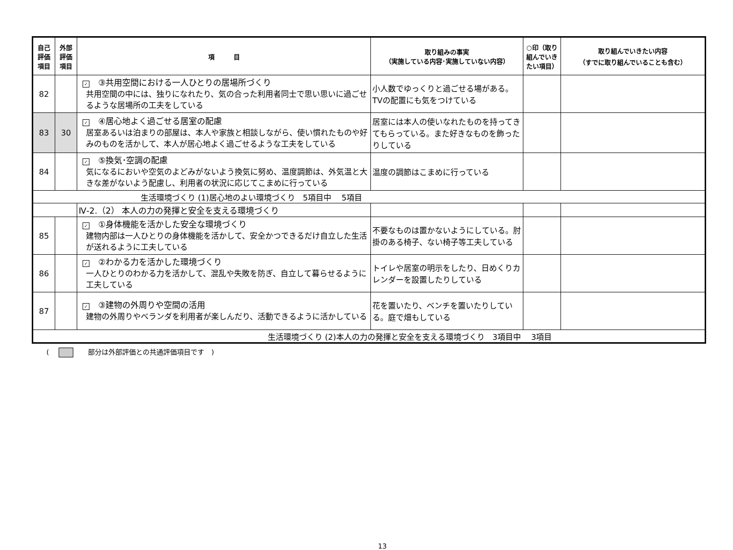| 自己 評価 項目 | 外部 評価 項目 | 項 目 | 取り組みの事実 （実施している内容･実施していない内容） | ○印（取り組んでいきたい項目） | 取り組んでいきたい内容 （すでに取り組んでいることも含む） |
| --- | --- | --- | --- | --- | --- |
| 82 | | ✓ ③共用空間における一人ひとりの居場所づくり 共用空間の中には、独りになれたり、気の合った利用者同士で思い思いに過ごせるような居場所の工夫をしている | 小人数でゆっくりと過ごせる場がある。TVの配置にも気をつけている | | |
| 83 | 30 | ✓ ④居心地よく過ごせる居室の配慮 居室あるいは泊まりの部屋は、本人や家族と相談しながら、使い慣れたものや好みのものを活かして、本人が居心地よく過ごせるような工夫をしている | 居室には本人の使いなれたものを持ってきてもらっている。また好きなものを飾ったりしている | | |
| 84 | | ✓ ⑤換気･空調の配慮 気になるにおいや空気のよどみがないよう換気に努め、温度調節は、外気温と大きな差がないよう配慮し、利用者の状況に応じてこまめに行っている | 温度の調節はこまめに行っている | | |
| 生活環境づくり (1)居心地のよい環境づくり 5項目中 5項目 | | | | | |
| | | Ⅳ-2.（2） 本人の力の発揮と安全を支える環境づくり | | | |
| 85 | | ✓ ①身体機能を活かした安全な環境づくり 建物内部は一人ひとりの身体機能を活かして、安全かつできるだけ自立した生活が送れるように工夫している | 不要なものは置かないようにしている。肘掛のある椅子、ない椅子等工夫している | | |
| 86 | | ✓ ②わかる力を活かした環境づくり 一人ひとりのわかる力を活かして、混乱や失敗を防ぎ、自立して暮らせるように工夫している | トイレや居室の明示をしたり、日めくりカレンダーを設置したりしている | | |
| 87 | | ✓ ③建物の外周りや空間の活用 建物の外周りやベランダを利用者が楽しんだり、活動できるように活かしている | 花を置いたり、ベンチを置いたりしている。庭で畑もしている | | |
| 生活環境づくり (2)本人の力の発揮と安全を支える環境づくり 3項目中 3項目 | | | | | |
( 部分は外部評価との共通評価項目です　)
13